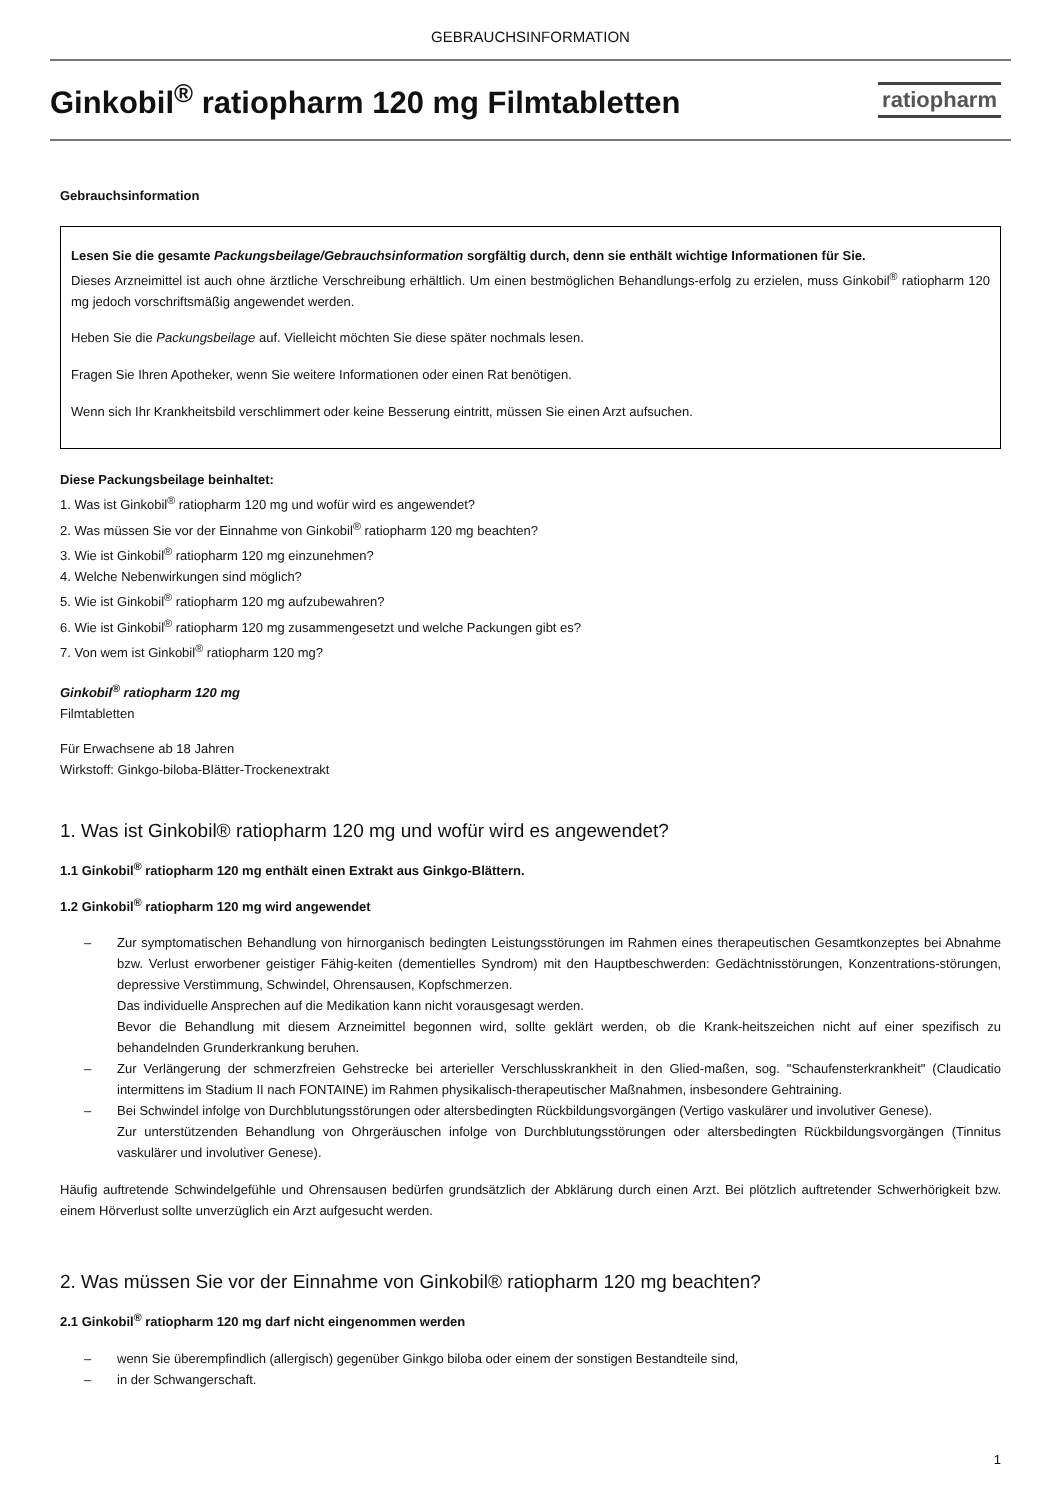GEBRAUCHSINFORMATION
Ginkobil<sup>®</sup> ratiopharm 120 mg Filmtabletten
ratiopharm
Gebrauchsinformation
Lesen Sie die gesamte Packungsbeilage/Gebrauchsinformation sorgfältig durch, denn sie enthält wichtige Informationen für Sie.
Dieses Arzneimittel ist auch ohne ärztliche Verschreibung erhältlich. Um einen bestmöglichen Behandlungs-erfolg zu erzielen, muss Ginkobil<sup>®</sup> ratiopharm 120 mg jedoch vorschriftsmäßig angewendet werden.
Heben Sie die Packungsbeilage auf. Vielleicht möchten Sie diese später nochmals lesen.
Fragen Sie Ihren Apotheker, wenn Sie weitere Informationen oder einen Rat benötigen.
Wenn sich Ihr Krankheitsbild verschlimmert oder keine Besserung eintritt, müssen Sie einen Arzt aufsuchen.
Diese Packungsbeilage beinhaltet:
1. Was ist Ginkobil<sup>®</sup> ratiopharm 120 mg und wofür wird es angewendet?
2. Was müssen Sie vor der Einnahme von Ginkobil<sup>®</sup> ratiopharm 120 mg beachten?
3. Wie ist Ginkobil<sup>®</sup> ratiopharm 120 mg einzunehmen?
4. Welche Nebenwirkungen sind möglich?
5. Wie ist Ginkobil<sup>®</sup> ratiopharm 120 mg aufzubewahren?
6. Wie ist Ginkobil<sup>®</sup> ratiopharm 120 mg zusammengesetzt und welche Packungen gibt es?
7. Von wem ist Ginkobil<sup>®</sup> ratiopharm 120 mg?
Ginkobil<sup>®</sup> ratiopharm 120 mg
Filmtabletten
Für Erwachsene ab 18 Jahren
Wirkstoff: Ginkgo-biloba-Blätter-Trockenextrakt
1. Was ist Ginkobil® ratiopharm 120 mg und wofür wird es angewendet?
1.1 Ginkobil<sup>®</sup> ratiopharm 120 mg enthält einen Extrakt aus Ginkgo-Blättern.
1.2 Ginkobil<sup>®</sup> ratiopharm 120 mg wird angewendet
– Zur symptomatischen Behandlung von hirnorganisch bedingten Leistungsstörungen im Rahmen eines therapeutischen Gesamtkonzeptes bei Abnahme bzw. Verlust erworbener geistiger Fähig-keiten (dementielles Syndrom) mit den Hauptbeschwerden: Gedächtnisstörungen, Konzentrations-störungen, depressive Verstimmung, Schwindel, Ohrensausen, Kopfschmerzen.
Das individuelle Ansprechen auf die Medikation kann nicht vorausgesagt werden.
Bevor die Behandlung mit diesem Arzneimittel begonnen wird, sollte geklärt werden, ob die Krank-heitszeichen nicht auf einer spezifisch zu behandelnden Grunderkrankung beruhen.
– Zur Verlängerung der schmerzfreien Gehstrecke bei arterieller Verschlusskrankheit in den Glied-maßen, sog. "Schaufensterkrankheit" (Claudicatio intermittens im Stadium II nach FONTAINE) im Rahmen physikalisch-therapeutischer Maßnahmen, insbesondere Gehtraining.
– Bei Schwindel infolge von Durchblutungsstörungen oder altersbedingten Rückbildungsvorgängen (Vertigo vaskulärer und involutiver Genese).
Zur unterstützenden Behandlung von Ohrgeräuschen infolge von Durchblutungsstörungen oder altersbedingten Rückbildungsvorgängen (Tinnitus vaskulärer und involutiver Genese).
Häufig auftretende Schwindelgefühle und Ohrensausen bedürfen grundsätzlich der Abklärung durch einen Arzt. Bei plötzlich auftretender Schwerhörigkeit bzw. einem Hörverlust sollte unverzüglich ein Arzt aufgesucht werden.
2. Was müssen Sie vor der Einnahme von Ginkobil® ratiopharm 120 mg beachten?
2.1 Ginkobil<sup>®</sup> ratiopharm 120 mg darf nicht eingenommen werden
– wenn Sie überempfindlich (allergisch) gegenüber Ginkgo biloba oder einem der sonstigen Bestandteile sind,
– in der Schwangerschaft.
1